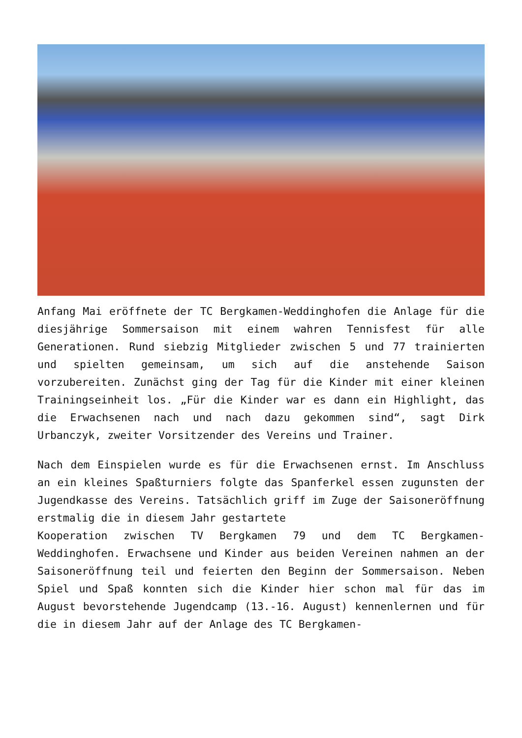Anfang Mai eröffnete der TC Bergkamen-Weddinghofen die Anlage für die diesjährige Sommersaison mit einem wahren Tennisfest für alle Generationen. Rund siebzig Mitglieder zwischen 5 und 77 trainierten und spielten gemeinsam, um sich auf die anstehende Saison vorzubereiten. Zunächst ging der Tag für die Kinder mit einer kleinen Trainingseinheit los. „Für die Kinder war es dann ein Highlight, das die Erwachsenen nach und nach dazu gekommen sind“, sagt Dirk Urbanczyk, zweiter Vorsitzender des Vereins und Trainer.
Nach dem Einspielen wurde es für die Erwachsenen ernst. Im Anschluss an ein kleines Spaßturniers folgte das Spanferkel essen zugunsten der Jugendkasse des Vereins. Tatsächlich griff im Zuge der Saisoneröffnung erstmalig die in diesem Jahr gestartete
Kooperation zwischen TV Bergkamen 79 und dem TC Bergkamen-Weddinghofen. Erwachsene und Kinder aus beiden Vereinen nahmen an der Saisoneröffnung teil und feierten den Beginn der Sommersaison. Neben Spiel und Spaß konnten sich die Kinder hier schon mal für das im August bevorstehende Jugendcamp (13.-16. August) kennenlernen und für die in diesem Jahr auf der Anlage des TC Bergkamen-